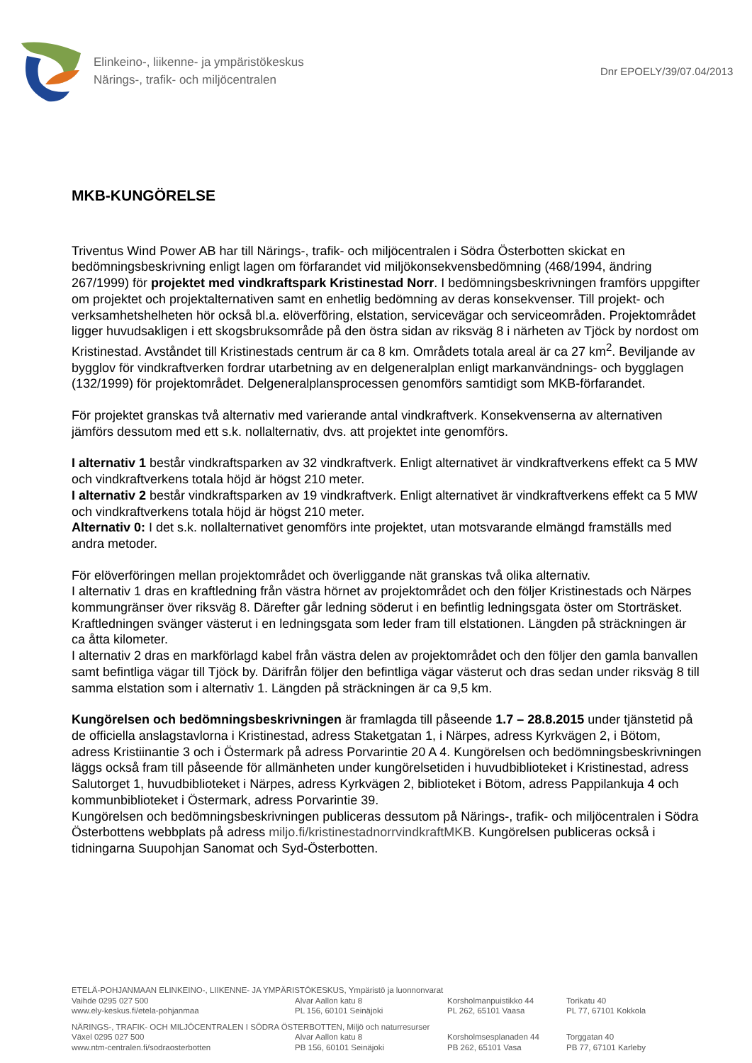Elinkeino-, liikenne- ja ympäristökeskus
Närings-, trafik- och miljöcentralen
Dnr EPOELY/39/07.04/2013
MKB-KUNGÖRELSE
Triventus Wind Power AB har till Närings-, trafik- och miljöcentralen i Södra Österbotten skickat en bedömningsbeskrivning enligt lagen om förfarandet vid miljökonsekvensbedömning (468/1994, ändring 267/1999) för projektet med vindkraftspark Kristinestad Norr. I bedömningsbeskrivningen framförs uppgifter om projektet och projektalternativen samt en enhetlig bedömning av deras konsekvenser. Till projekt- och verksamhetshelheten hör också bl.a. elöverföring, elstation, servicevägar och serviceområden. Projektområdet ligger huvudsakligen i ett skogsbruksområde på den östra sidan av riksväg 8 i närheten av Tjöck by nordost om Kristinestad. Avståndet till Kristinestads centrum är ca 8 km. Områdets totala areal är ca 27 km<sup>2</sup>. Beviljande av bygglov för vindkraftverken fordrar utarbetning av en delgeneralplan enligt markanvändnings- och bygglagen (132/1999) för projektområdet. Delgeneralplansprocessen genomförs samtidigt som MKB-förfarandet.
För projektet granskas två alternativ med varierande antal vindkraftverk. Konsekvenserna av alternativen jämförs dessutom med ett s.k. nollalternativ, dvs. att projektet inte genomförs.
I alternativ 1 består vindkraftsparken av 32 vindkraftverk. Enligt alternativet är vindkraftverkens effekt ca 5 MW och vindkraftverkens totala höjd är högst 210 meter.
I alternativ 2 består vindkraftsparken av 19 vindkraftverk. Enligt alternativet är vindkraftverkens effekt ca 5 MW och vindkraftverkens totala höjd är högst 210 meter.
Alternativ 0: I det s.k. nollalternativet genomförs inte projektet, utan motsvarande elmängd framställs med andra metoder.
För elöverföringen mellan projektområdet och överliggande nät granskas två olika alternativ.
I alternativ 1 dras en kraftledning från västra hörnet av projektområdet och den följer Kristinestads och Närpes kommungränser över riksväg 8. Därefter går ledning söderut i en befintlig ledningsgata öster om Storträsket. Kraftledningen svänger västerut i en ledningsgata som leder fram till elstationen. Längden på sträckningen är ca åtta kilometer.
I alternativ 2 dras en markförlagd kabel från västra delen av projektområdet och den följer den gamla banvallen samt befintliga vägar till Tjöck by. Därifrån följer den befintliga vägar västerut och dras sedan under riksväg 8 till samma elstation som i alternativ 1. Längden på sträckningen är ca 9,5 km.
Kungörelsen och bedömningsbeskrivningen är framlagda till påseende 1.7 – 28.8.2015 under tjänstetid på de officiella anslagstavlorna i Kristinestad, adress Staketgatan 1, i Närpes, adress Kyrkvägen 2, i Bötom, adress Kristiinantie 3 och i Östermark på adress Porvarintie 20 A 4. Kungörelsen och bedömningsbeskrivningen läggs också fram till påseende för allmänheten under kungörelsetiden i huvudbiblioteket i Kristinestad, adress Salutorget 1, huvudbiblioteket i Närpes, adress Kyrkvägen 2, biblioteket i Bötom, adress Pappilankuja 4 och kommunbiblioteket i Östermark, adress Porvarintie 39.
Kungörelsen och bedömningsbeskrivningen publiceras dessutom på Närings-, trafik- och miljöcentralen i Södra Österbottens webbplats på adress miljo.fi/kristinestadnorrvindkraftMKB. Kungörelsen publiceras också i tidningarna Suupohjan Sanomat och Syd-Österbotten.
ETELÄ-POHJANMAAN ELINKEINO-, LIIKENNE- JA YMPÄRISTÖKESKUS, Ympäristö ja luonnonvarat
Vaihde 0295 027 500
www.ely-keskus.fi/etela-pohjanmaa
Alvar Aallon katu 8
PL 156, 60101 Seinäjoki
Korsholmanpuistikko 44
PL 262, 65101 Vaasa
Torikatu 40
PL 77, 67101 Kokkola
NÄRINGS-, TRAFIK- OCH MILJÖCENTRALEN I SÖDRA ÖSTERBOTTEN, Miljö och naturresurser
Växel 0295 027 500
www.ntm-centralen.fi/sodraosterbotten
Alvar Aallon katu 8
PB 156, 60101 Seinäjoki
Korsholmsesplanaden 44
PB 262, 65101 Vasa
Torggatan 40
PB 77, 67101 Karleby